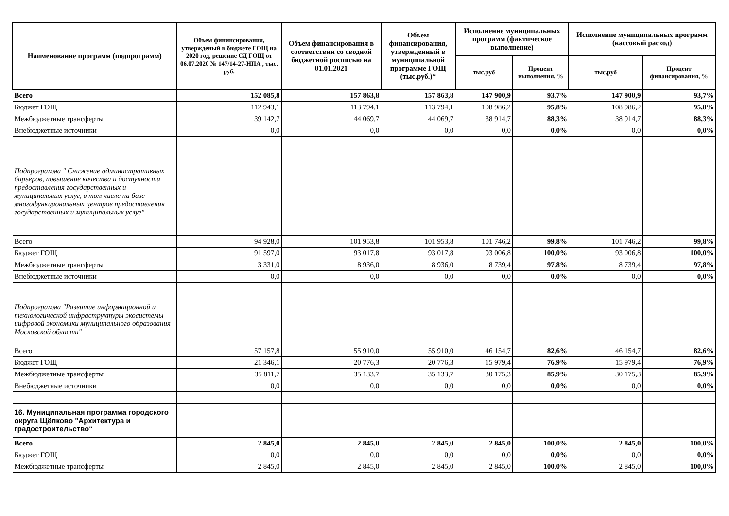| Наименование программ (подпрограмм) | Объем фининсирования, утвержденый в бюджете ГОЩ на 2020 год, решение СД ГОЩ от 06.07.2020 № 147/14-27-НПА , тыс. руб. | Объем финансирования в соответствии со сводной бюджетной росписью на 01.01.2021 | Объем финансирования, утвержденный в муниципальной программе ГОЩ (тыс.руб.)* | Исполнение муниципальных программ (фактическое выполнение) | | Исполнение муниципальных программ (кассовый расход) | |
| --- | --- | --- | --- | --- | --- | --- | --- |
| | | | | тыс.руб | Процент выполнения, % | тыс.руб | Процент финансирования, % |
| Всего | 152 085,8 | 157 863,8 | 157 863,8 | 147 900,9 | 93,7% | 147 900,9 | 93,7% |
| Бюджет ГОЩ | 112 943,1 | 113 794,1 | 113 794,1 | 108 986,2 | 95,8% | 108 986,2 | 95,8% |
| Межбюджетные трансферты | 39 142,7 | 44 069,7 | 44 069,7 | 38 914,7 | 88,3% | 38 914,7 | 88,3% |
| Внебюджетные источники | 0,0 | 0,0 | 0,0 | 0,0 | 0,0% | 0,0 | 0,0% |
| Подпрограмма " Снижение административных барьеров, повышение качества и доступности предоставления государственных и муниципальных услуг, в том числе на базе многофункциональных центров предоставления государственных и муниципальных услуг" | | | | | | | |
| Всего | 94 928,0 | 101 953,8 | 101 953,8 | 101 746,2 | 99,8% | 101 746,2 | 99,8% |
| Бюджет ГОЩ | 91 597,0 | 93 017,8 | 93 017,8 | 93 006,8 | 100,0% | 93 006,8 | 100,0% |
| Межбюджетные трансферты | 3 331,0 | 8 936,0 | 8 936,0 | 8 739,4 | 97,8% | 8 739,4 | 97,8% |
| Внебюджетные источники | 0,0 | 0,0 | 0,0 | 0,0 | 0,0% | 0,0 | 0,0% |
| Подпрограмма "Развитие информационной и технологической инфраструктуры экосистемы цифровой экономики муниципального образования Московской области" | | | | | | | |
| Всего | 57 157,8 | 55 910,0 | 55 910,0 | 46 154,7 | 82,6% | 46 154,7 | 82,6% |
| Бюджет ГОЩ | 21 346,1 | 20 776,3 | 20 776,3 | 15 979,4 | 76,9% | 15 979,4 | 76,9% |
| Межбюджетные трансферты | 35 811,7 | 35 133,7 | 35 133,7 | 30 175,3 | 85,9% | 30 175,3 | 85,9% |
| Внебюджетные источники | 0,0 | 0,0 | 0,0 | 0,0 | 0,0% | 0,0 | 0,0% |
| 16. Муниципальная программа городского округа Щёлково "Архитектура и градостроительство" | | | | | | | |
| Всего | 2 845,0 | 2 845,0 | 2 845,0 | 2 845,0 | 100,0% | 2 845,0 | 100,0% |
| Бюджет ГОЩ | 0,0 | 0,0 | 0,0 | 0,0 | 0,0% | 0,0 | 0,0% |
| Межбюджетные трансферты | 2 845,0 | 2 845,0 | 2 845,0 | 2 845,0 | 100,0% | 2 845,0 | 100,0% |